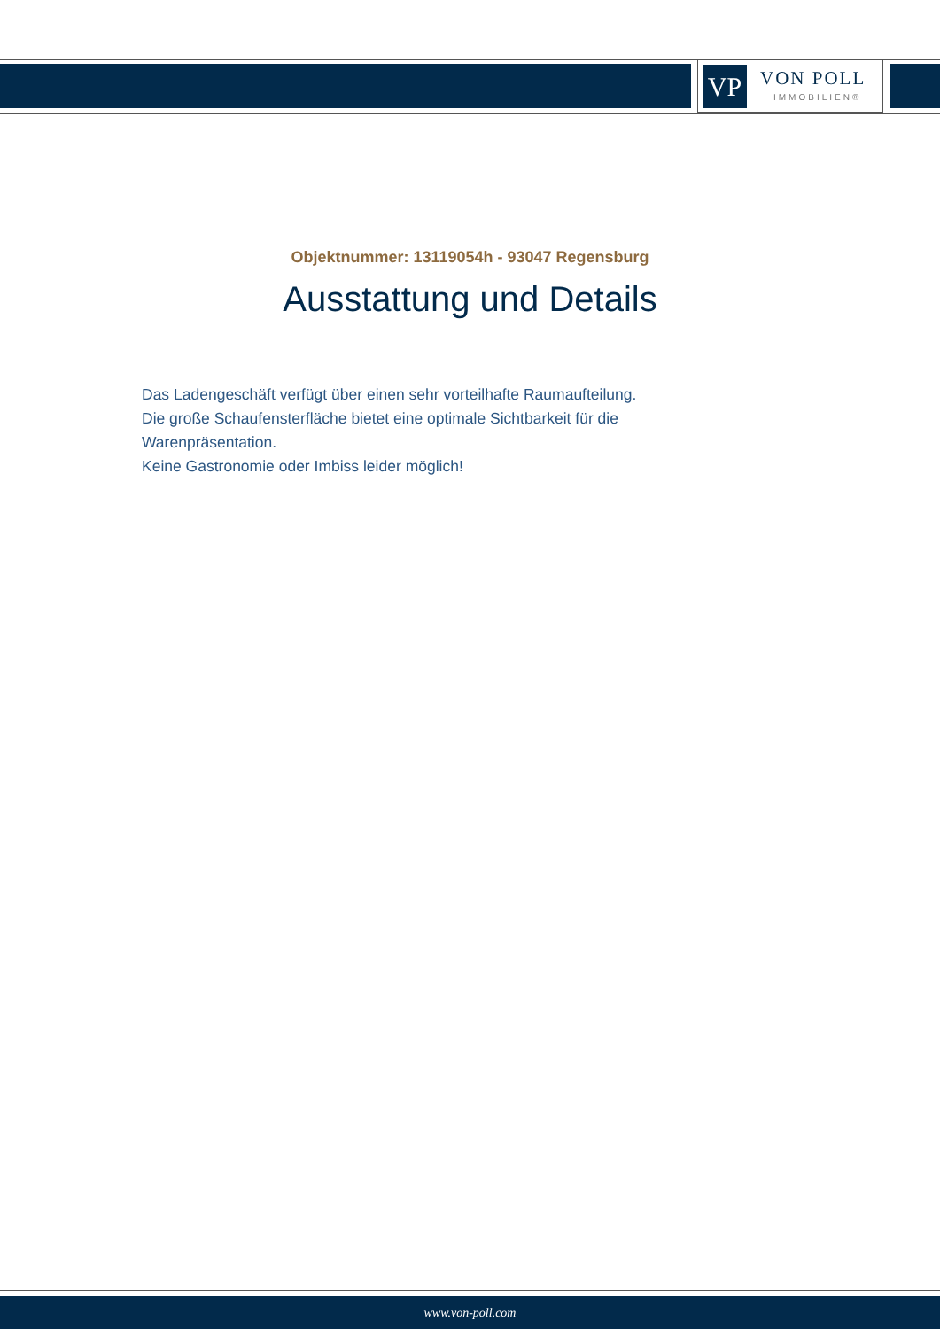VP VON POLL
IMMOBILIEN®
Objektnummer: 13119054h - 93047 Regensburg
Ausstattung und Details
Das Ladengeschäft verfügt über einen sehr vorteilhafte Raumaufteilung.
Die große Schaufensterfläche bietet eine optimale Sichtbarkeit für die Warenpräsentation.
Keine Gastronomie oder Imbiss leider möglich!
www.von-poll.com